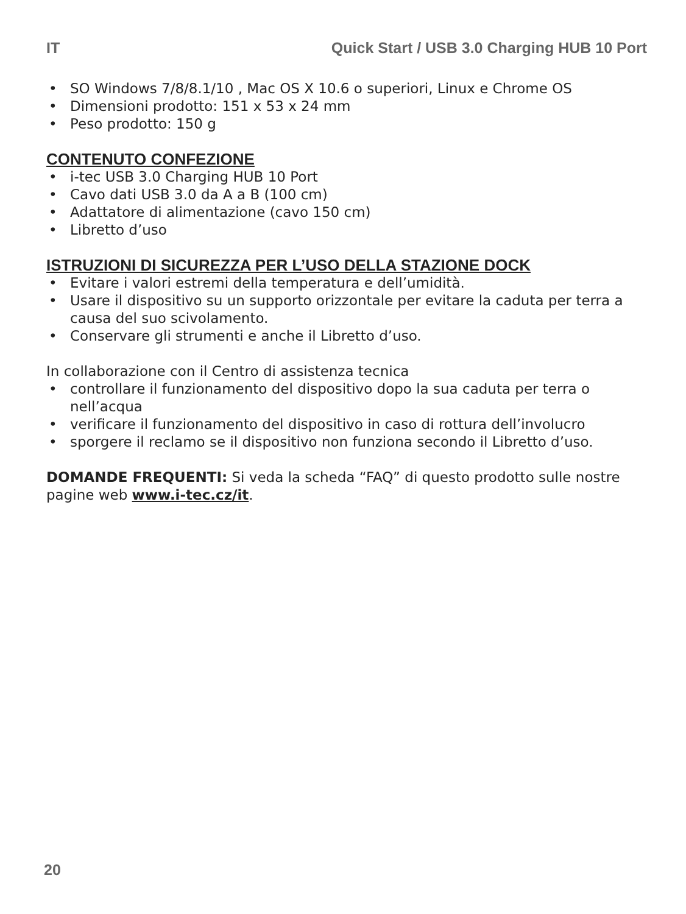IT Quick Start / USB 3.0 Charging HUB 10 Port
• SO Windows 7/8/8.1/10 , Mac OS X 10.6 o superiori, Linux e Chrome OS
• Dimensioni prodotto: 151 x 53 x 24 mm
• Peso prodotto: 150 g
CONTENUTO CONFEZIONE
• i-tec USB 3.0 Charging HUB 10 Port
• Cavo dati USB 3.0 da A a B (100 cm)
• Adattatore di alimentazione (cavo 150 cm)
• Libretto d’uso
ISTRUZIONI DI SICUREZZA PER L’USO DELLA STAZIONE DOCK
• Evitare i valori estremi della temperatura e dell’umidità.
• Usare il dispositivo su un supporto orizzontale per evitare la caduta per terra a causa del suo scivolamento.
• Conservare gli strumenti e anche il Libretto d’uso.
In collaborazione con il Centro di assistenza tecnica
• controllare il funzionamento del dispositivo dopo la sua caduta per terra o nell’acqua
• verificare il funzionamento del dispositivo in caso di rottura dell’involucro
• sporgere il reclamo se il dispositivo non funziona secondo il Libretto d’uso.
DOMANDE FREQUENTI: Si veda la scheda “FAQ” di questo prodotto sulle nostre pagine web www.i-tec.cz/it.
20